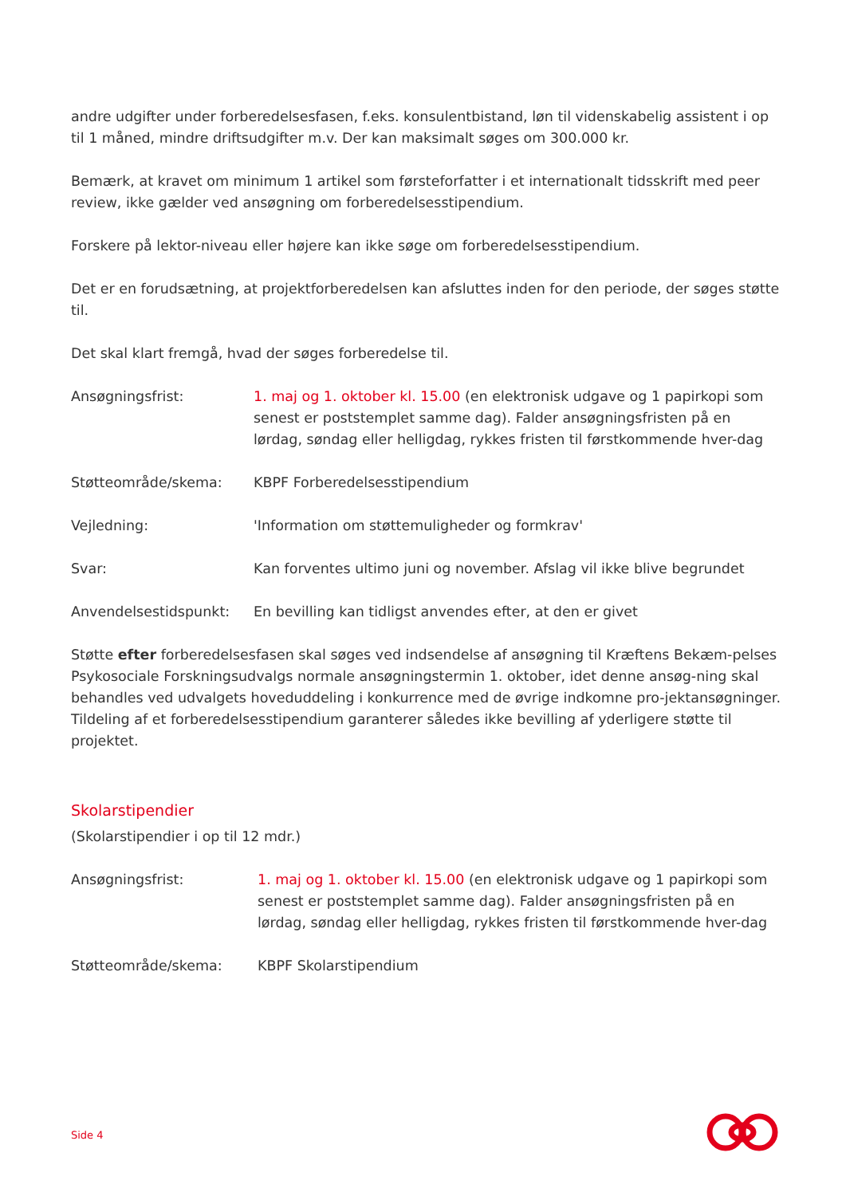andre udgifter under forberedelsesfasen, f.eks. konsulentbistand, løn til videnskabelig assistent i op til 1 måned, mindre driftsudgifter m.v. Der kan maksimalt søges om 300.000 kr.
Bemærk, at kravet om minimum 1 artikel som førsteforfatter i et internationalt tidsskrift med peer review, ikke gælder ved ansøgning om forberedelsesstipendium.
Forskere på lektor-niveau eller højere kan ikke søge om forberedelsesstipendium.
Det er en forudsætning, at projektforberedelsen kan afsluttes inden for den periode, der søges støtte til.
Det skal klart fremgå, hvad der søges forberedelse til.
Ansøgningsfrist: 1. maj og 1. oktober kl. 15.00 (en elektronisk udgave og 1 papirkopi som senest er poststemplet samme dag). Falder ansøgningsfristen på en lørdag, søndag eller helligdag, rykkes fristen til førstkommende hver-dag
Støtteområde/skema: KBPF Forberedelsesstipendium
Vejledning: 'Information om støttemuligheder og formkrav'
Svar: Kan forventes ultimo juni og november. Afslag vil ikke blive begrundet
Anvendelsestidspunkt: En bevilling kan tidligst anvendes efter, at den er givet
Støtte efter forberedelsesfasen skal søges ved indsendelse af ansøgning til Kræftens Bekæm-pelses Psykosociale Forskningsudvalgs normale ansøgningstermin 1. oktober, idet denne ansøg-ning skal behandles ved udvalgets hoveduddeling i konkurrence med de øvrige indkomne pro-jektansøgninger. Tildeling af et forberedelsesstipendium garanterer således ikke bevilling af yderligere støtte til projektet.
Skolarstipendier
(Skolarstipendier i op til 12 mdr.)
Ansøgningsfrist: 1. maj og 1. oktober kl. 15.00 (en elektronisk udgave og 1 papirkopi som senest er poststemplet samme dag). Falder ansøgningsfristen på en lørdag, søndag eller helligdag, rykkes fristen til førstkommende hver-dag
Støtteområde/skema: KBPF Skolarstipendium
Side 4